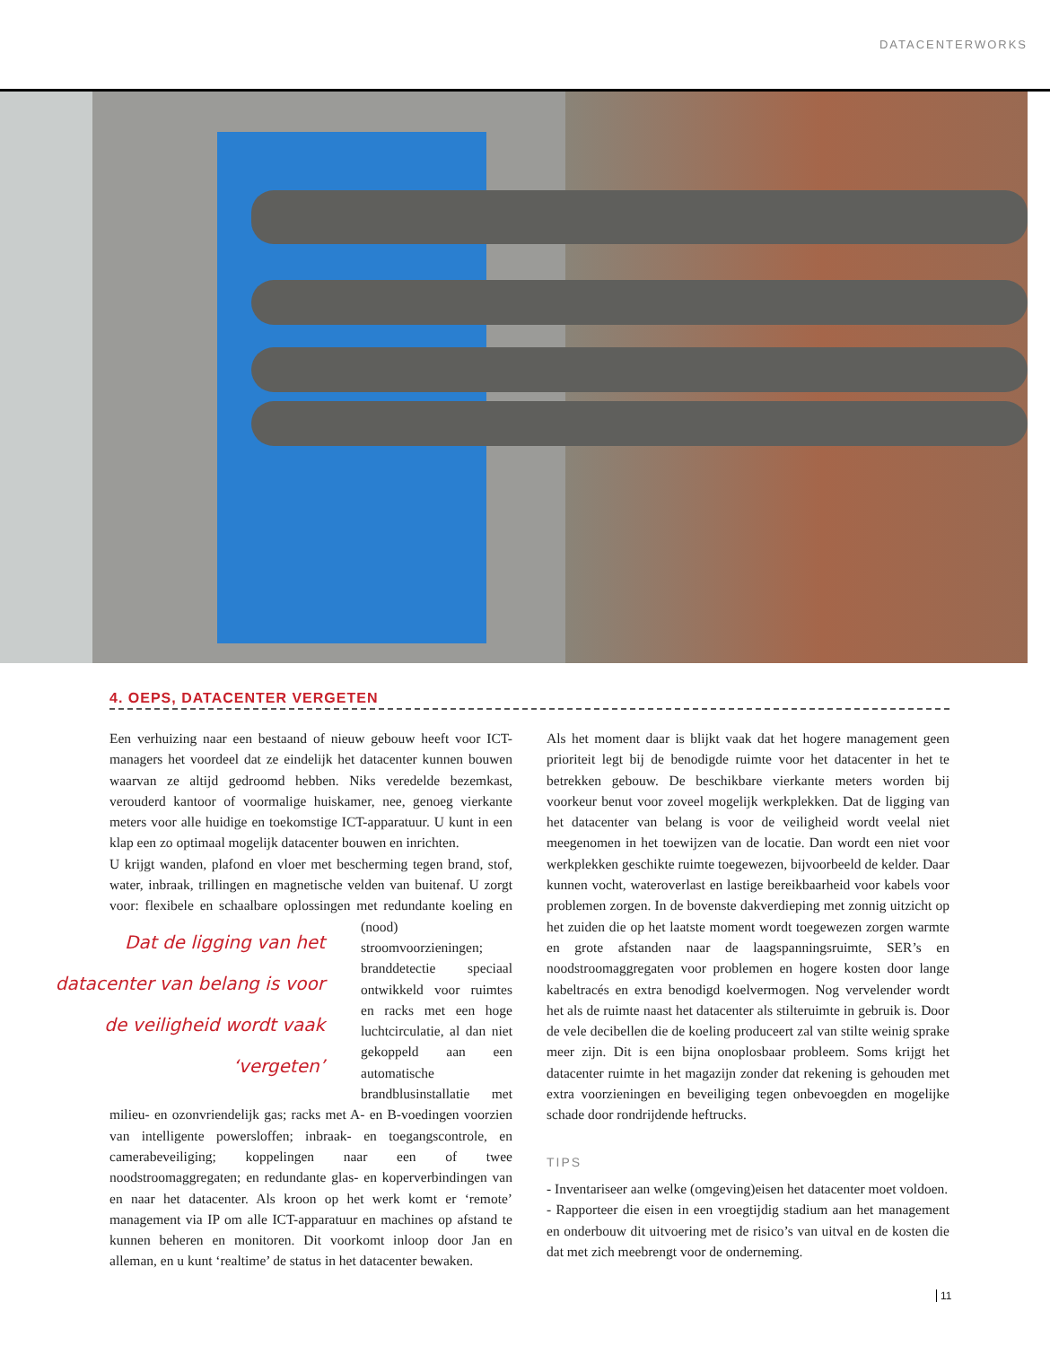DATACENTERWORKS
4. OEPS, DATACENTER VERGETEN
Een verhuizing naar een bestaand of nieuw gebouw heeft voor ICT-managers het voordeel dat ze eindelijk het datacenter kunnen bouwen waarvan ze altijd gedroomd hebben. Niks veredelde bezemkast, verouderd kantoor of voormalige huiskamer, nee, genoeg vierkante meters voor alle huidige en toekomstige ICT-apparatuur. U kunt in een klap een zo optimaal mogelijk datacenter bouwen en inrichten.
U krijgt wanden, plafond en vloer met bescherming tegen brand, stof, water, inbraak, trillingen en magnetische velden van buitenaf. U zorgt voor: flexibele en schaalbare oplossingen met redundante Dat de ligging van het datacenter van belang is voor de veiligheid wordt vaak ‘vergeten’ koeling en (nood) stroomvoorzieningen; branddetectie speciaal ontwikkeld voor ruimtes en racks met een hoge luchtcirculatie, al dan niet gekoppeld aan een automatische brandblusinstallatie met milieu- en ozonvriendelijk gas; racks met A- en B-voedingen voorzien van intelligente powersloffen; inbraak- en toegangscontrole, en camerabeveiliging; koppelingen naar een of twee noodstroomaggregaten; en redundante glas- en koperverbindingen van en naar het datacenter. Als kroon op het werk komt er ‘remote’ management via IP om alle ICT-apparatuur en machines op afstand te kunnen beheren en monitoren. Dit voorkomt inloop door Jan en alleman, en u kunt ‘realtime’ de status in het datacenter bewaken.
Als het moment daar is blijkt vaak dat het hogere management geen prioriteit legt bij de benodigde ruimte voor het datacenter in het te betrekken gebouw. De beschikbare vierkante meters worden bij voorkeur benut voor zoveel mogelijk werkplekken. Dat de ligging van het datacenter van belang is voor de veiligheid wordt veelal niet meegenomen in het toewijzen van de locatie. Dan wordt een niet voor werkplekken geschikte ruimte toegewezen, bijvoorbeeld de kelder. Daar kunnen vocht, wateroverlast en lastige bereikbaarheid voor kabels voor problemen zorgen. In de bovenste dakverdieping met zonnig uitzicht op het zuiden die op het laatste moment wordt toegewezen zorgen warmte en grote afstanden naar de laagspanningsruimte, SER’s en noodstroomaggregaten voor problemen en hogere kosten door lange kabeltracés en extra benodigd koelvermogen. Nog vervelender wordt het als de ruimte naast het datacenter als stilteruimte in gebruik is. Door de vele decibellen die de koeling produceert zal van stilte weinig sprake meer zijn. Dit is een bijna onoplosbaar probleem. Soms krijgt het datacenter ruimte in het magazijn zonder dat rekening is gehouden met extra voorzieningen en beveiliging tegen onbevoegden en mogelijke schade door rondrijdende heftrucks.
TIPS
- Inventariseer aan welke (omgeving)eisen het datacenter moet voldoen.
- Rapporteer die eisen in een vroegtijdig stadium aan het management en onderbouw dit uitvoering met de risico’s van uitval en de kosten die dat met zich meebrengt voor de onderneming.
11